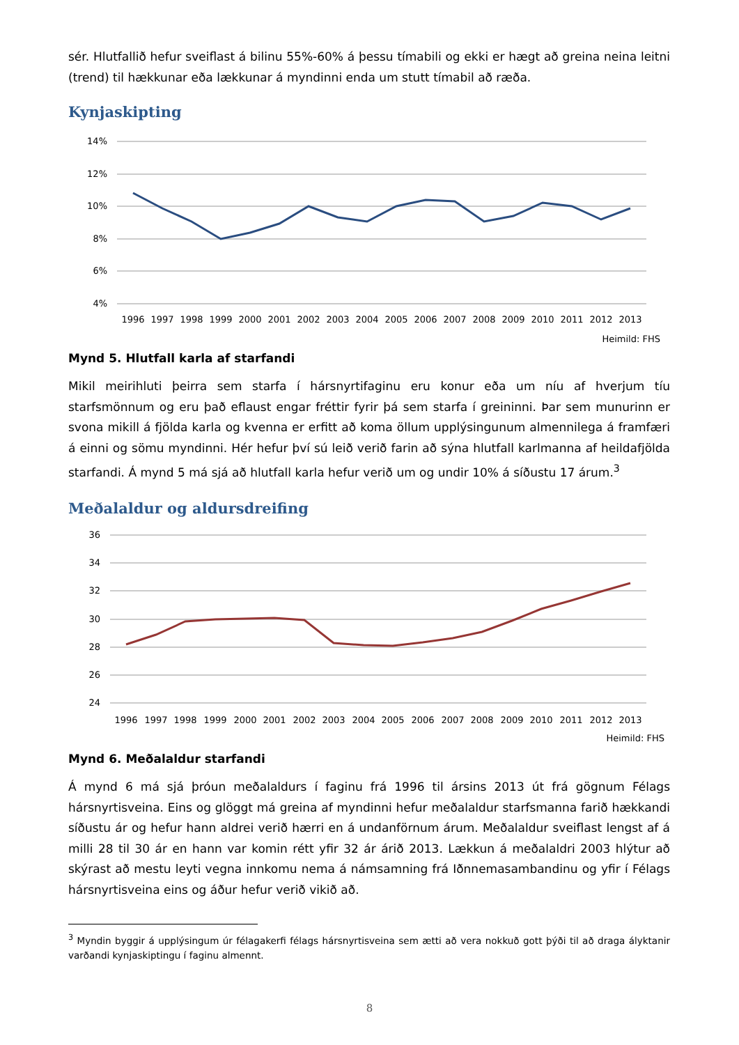sér. Hlutfallið hefur sveiflast á bilinu 55%-60% á þessu tímabili og ekki er hægt að greina neina leitni (trend) til hækkunar eða lækkunar á myndinni enda um stutt tímabil að ræða.
Kynjaskipting
14%
12%
10%
8%
6%
4%
1996
1997
1998
1999
2000
2001
2002
2003
2004
2005
2006
2007
2008
2009
2010
2011
2012
2013
Heimild: FHS
Mynd 5. Hlutfall karla af starfandi
Mikil meirihluti þeirra sem starfa í hársnyrtifaginu eru konur eða um níu af hverjum tíu starfsmönnum og eru það eflaust engar fréttir fyrir þá sem starfa í greininni. Þar sem munurinn er svona mikill á fjölda karla og kvenna er erfitt að koma öllum upplýsingunum almennilega á framfæri á einni og sömu myndinni. Hér hefur því sú leið verið farin að sýna hlutfall karlmanna af heildafjölda starfandi. Á mynd 5 má sjá að hlutfall karla hefur verið um og undir 10% á síðustu 17 árum.<sup>3</sup>
Meðalaldur og aldursdreifing
36
34
32
30
28
26
24
1996
1997
1998
1999
2000
2001
2002
2003
2004
2005
2006
2007
2008
2009
2010
2011
2012
2013
Heimild: FHS
Mynd 6. Meðalaldur starfandi
Á mynd 6 má sjá þróun meðalaldurs í faginu frá 1996 til ársins 2013 út frá gögnum Félags hársnyrtisveina. Eins og glöggt má greina af myndinni hefur meðalaldur starfsmanna farið hækkandi síðustu ár og hefur hann aldrei verið hærri en á undanförnum árum. Meðalaldur sveiflast lengst af á milli 28 til 30 ár en hann var komin rétt yfir 32 ár árið 2013. Lækkun á meðalaldri 2003 hlýtur að skýrast að mestu leyti vegna innkomu nema á námsamning frá Iðnnemasambandinu og yfir í Félags hársnyrtisveina eins og áður hefur verið vikið að.
<sup>3</sup> Myndin byggir á upplýsingum úr félagakerfi félags hársnyrtisveina sem ætti að vera nokkuð gott þýði til að draga ályktanir varðandi kynjaskiptingu í faginu almennt.
8